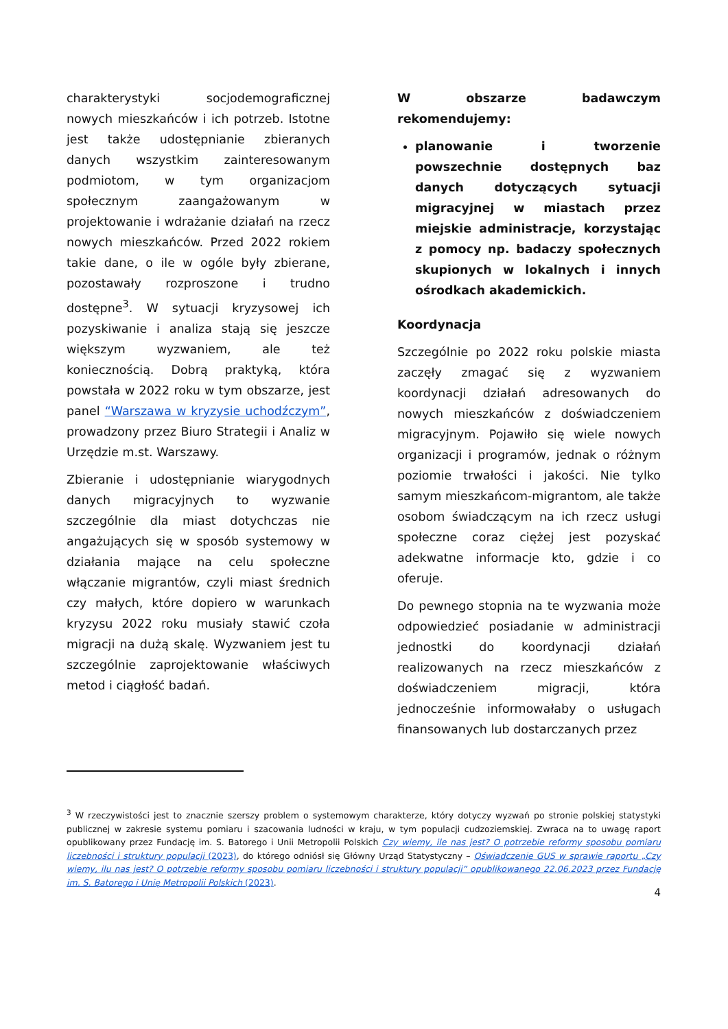charakterystyki socjodemograficznej nowych mieszkańców i ich potrzeb. Istotne jest także udostępnianie zbieranych danych wszystkim zainteresowanym podmiotom, w tym organizacjom społecznym zaangażowanym w projektowanie i wdrażanie działań na rzecz nowych mieszkańców. Przed 2022 rokiem takie dane, o ile w ogóle były zbierane, pozostawały rozproszone i trudno dostępne<sup>3</sup>. W sytuacji kryzysowej ich pozyskiwanie i analiza stają się jeszcze większym wyzwaniem, ale też koniecznością. Dobrą praktyką, która powstała w 2022 roku w tym obszarze, jest panel “Warszawa w kryzysie uchodźczym”, prowadzony przez Biuro Strategii i Analiz w Urzędzie m.st. Warszawy.
Zbieranie i udostępnianie wiarygodnych danych migracyjnych to wyzwanie szczególnie dla miast dotychczas nie angażujących się w sposób systemowy w działania mające na celu społeczne włączanie migrantów, czyli miast średnich czy małych, które dopiero w warunkach kryzysu 2022 roku musiały stawić czoła migracji na dużą skalę. Wyzwaniem jest tu szczególnie zaprojektowanie właściwych metod i ciągłość badań.
W obszarze badawczym rekomendujemy:
planowanie i tworzenie powszechnie dostępnych baz danych dotyczących sytuacji migracyjnej w miastach przez miejskie administracje, korzystając z pomocy np. badaczy społecznych skupionych w lokalnych i innych ośrodkach akademickich.
Koordynacja
Szczególnie po 2022 roku polskie miasta zaczęły zmagać się z wyzwaniem koordynacji działań adresowanych do nowych mieszkańców z doświadczeniem migracyjnym. Pojawiło się wiele nowych organizacji i programów, jednak o różnym poziomie trwałości i jakości. Nie tylko samym mieszkańcom-migrantom, ale także osobom świadczącym na ich rzecz usługi społeczne coraz ciężej jest pozyskać adekwatne informacje kto, gdzie i co oferuje.
Do pewnego stopnia na te wyzwania może odpowiedzieć posiadanie w administracji jednostki do koordynacji działań realizowanych na rzecz mieszkańców z doświadczeniem migracji, która jednocześnie informowałaby o usługach finansowanych lub dostarczanych przez
<sup>3</sup> W rzeczywistości jest to znacznie szerszy problem o systemowym charakterze, który dotyczy wyzwań po stronie polskiej statystyki publicznej w zakresie systemu pomiaru i szacowania ludności w kraju, w tym populacji cudzoziemskiej. Zwraca na to uwagę raport opublikowany przez Fundację im. S. Batorego i Unii Metropolii Polskich Czy wiemy, ile nas jest? O potrzebie reformy sposobu pomiaru liczebności i struktury populacji (2023), do którego odniósł się Główny Urząd Statystyczny – Oświadczenie GUS w sprawie raportu „Czy wiemy, ilu nas jest? O potrzebie reformy sposobu pomiaru liczebności i struktury populacji” opublikowanego 22.06.2023 przez Fundację im. S. Batorego i Unię Metropolii Polskich (2023).
4